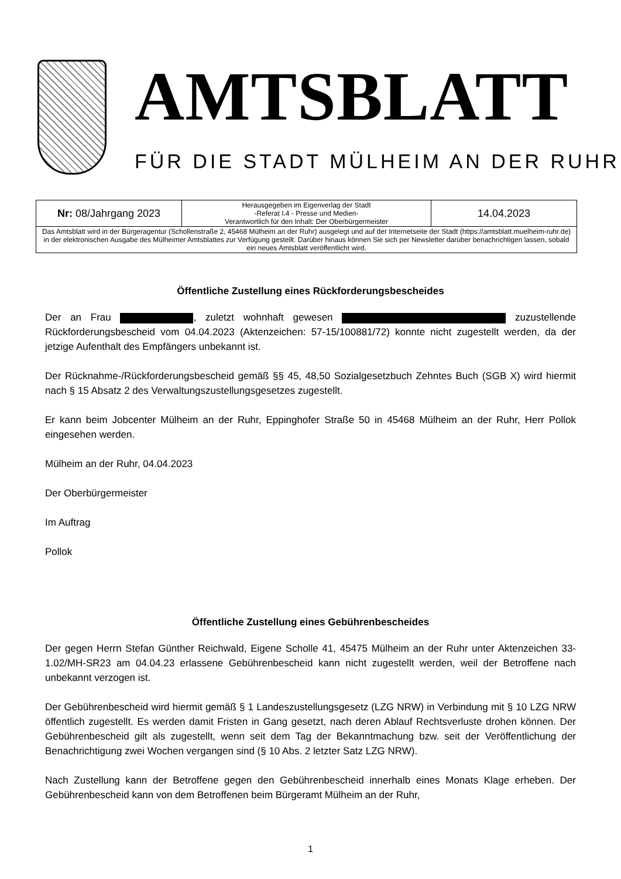AMTSBLATT
FÜR DIE STADT MÜLHEIM AN DER RUHR
| Nr: 08/Jahrgang 2023 | Herausgegeben im Eigenverlag der Stadt -Referat I.4 - Presse und Medien- Verantwortlich für den Inhalt: Der Oberbürgermeister | 14.04.2023 |
| Das Amtsblatt wird in der Bürgeragentur (Schollenstraße 2, 45468 Mülheim an der Ruhr) ausgelegt und auf der Internetseite der Stadt (https://amtsblatt.muelheim-ruhr.de) in der elektronischen Ausgabe des Mülheimer Amtsblattes zur Verfügung gestellt. Darüber hinaus können Sie sich per Newsletter darüber benachrichtigen lassen, sobald ein neues Amtsblatt veröffentlicht wird. | | |
Öffentliche Zustellung eines Rückforderungsbescheides
Der an Frau , zuletzt wohnhaft gewesen zuzustellende Rückforderungsbescheid vom 04.04.2023 (Aktenzeichen: 57-15/100881/72) konnte nicht zugestellt werden, da der jetzige Aufenthalt des Empfängers unbekannt ist.
Der Rücknahme-/Rückforderungsbescheid gemäß §§ 45, 48,50 Sozialgesetzbuch Zehntes Buch (SGB X) wird hiermit nach § 15 Absatz 2 des Verwaltungszustellungsgesetzes zugestellt.
Er kann beim Jobcenter Mülheim an der Ruhr, Eppinghofer Straße 50 in 45468 Mülheim an der Ruhr, Herr Pollok eingesehen werden.
Mülheim an der Ruhr, 04.04.2023
Der Oberbürgermeister
Im Auftrag
Pollok
Öffentliche Zustellung eines Gebührenbescheides
Der gegen Herrn Stefan Günther Reichwald, Eigene Scholle 41, 45475 Mülheim an der Ruhr unter Aktenzeichen 33-1.02/MH-SR23 am 04.04.23 erlassene Gebührenbescheid kann nicht zugestellt werden, weil der Betroffene nach unbekannt verzogen ist.
Der Gebührenbescheid wird hiermit gemäß § 1 Landeszustellungsgesetz (LZG NRW) in Verbindung mit § 10 LZG NRW öffentlich zugestellt. Es werden damit Fristen in Gang gesetzt, nach deren Ablauf Rechtsverluste drohen können. Der Gebührenbescheid gilt als zugestellt, wenn seit dem Tag der Bekanntmachung bzw. seit der Veröffentlichung der Benachrichtigung zwei Wochen vergangen sind (§ 10 Abs. 2 letzter Satz LZG NRW).
Nach Zustellung kann der Betroffene gegen den Gebührenbescheid innerhalb eines Monats Klage erheben. Der Gebührenbescheid kann von dem Betroffenen beim Bürgeramt Mülheim an der Ruhr,
1